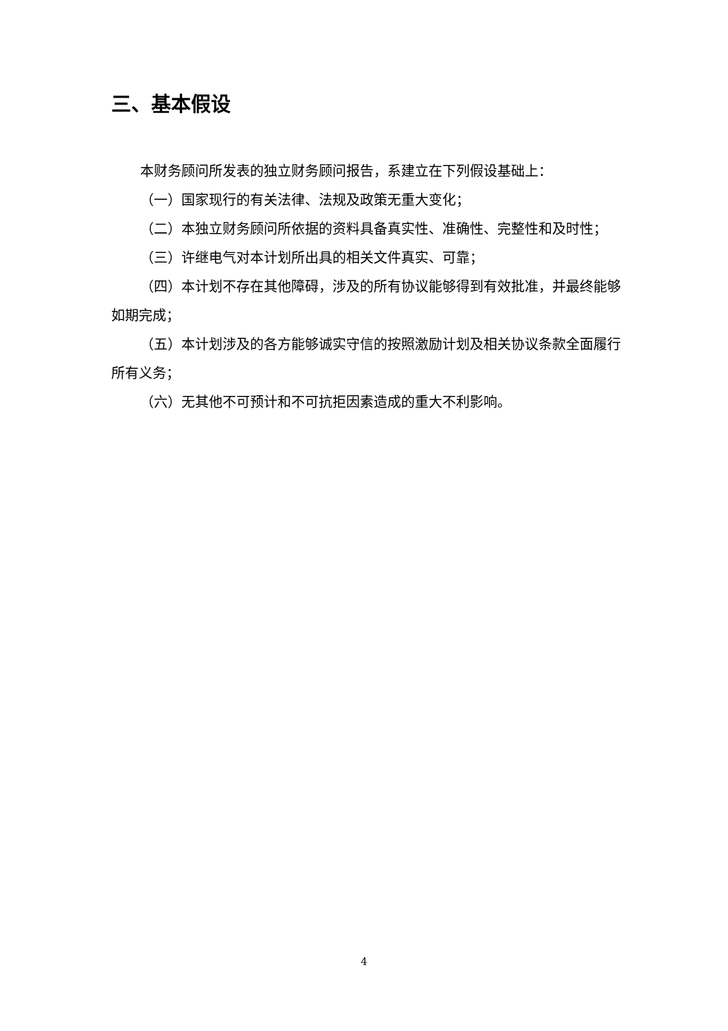三、基本假设
本财务顾问所发表的独立财务顾问报告，系建立在下列假设基础上：
（一）国家现行的有关法律、法规及政策无重大变化；
（二）本独立财务顾问所依据的资料具备真实性、准确性、完整性和及时性；
（三）许继电气对本计划所出具的相关文件真实、可靠；
（四）本计划不存在其他障碍，涉及的所有协议能够得到有效批准，并最终能够如期完成；
（五）本计划涉及的各方能够诚实守信的按照激励计划及相关协议条款全面履行所有义务；
（六）无其他不可预计和不可抗拒因素造成的重大不利影响。
4